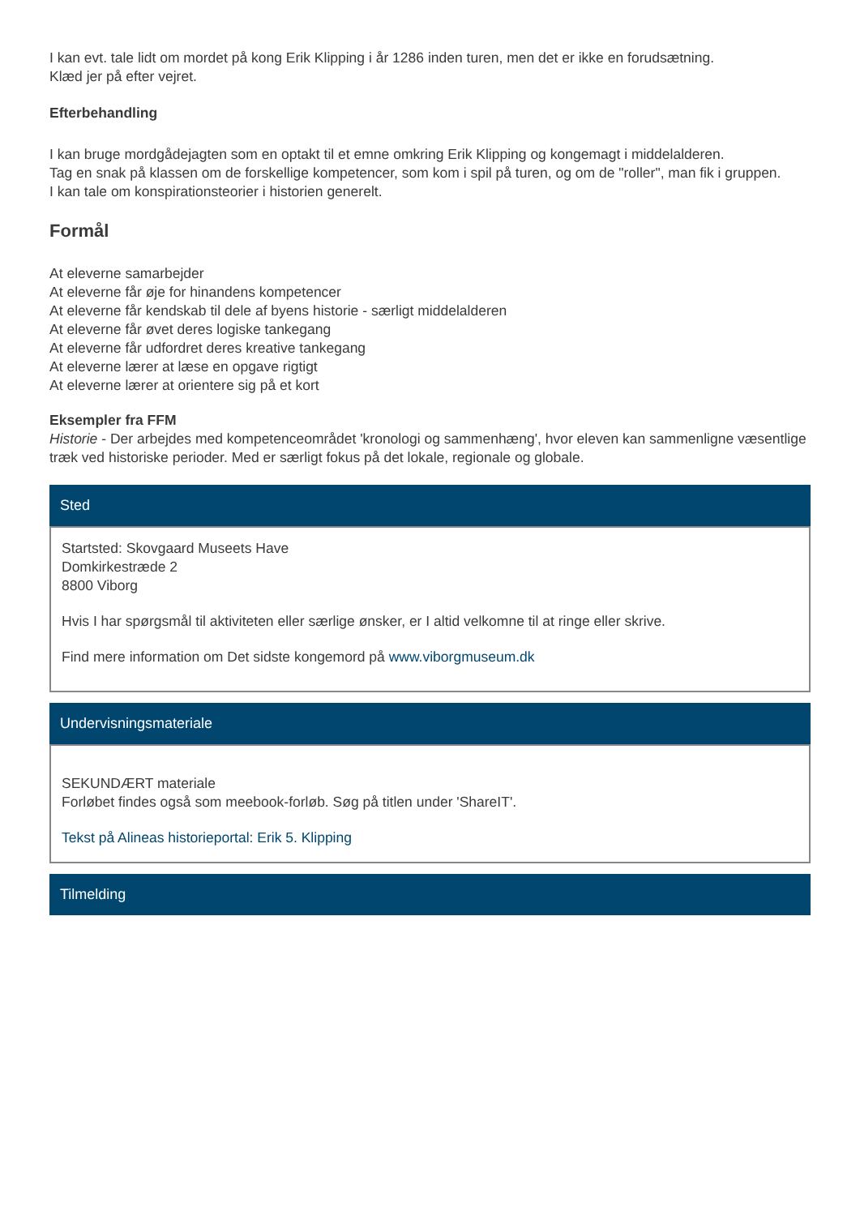I kan evt. tale lidt om mordet på kong Erik Klipping i år 1286 inden turen, men det er ikke en forudsætning.
Klæd jer på efter vejret.
Efterbehandling
I kan bruge mordgådejagten som en optakt til et emne omkring Erik Klipping og kongemagt i middelalderen.
Tag en snak på klassen om de forskellige kompetencer, som kom i spil på turen, og om de "roller", man fik i gruppen.
I kan tale om konspirationsteorier i historien generelt.
Formål
At eleverne samarbejder
At eleverne får øje for hinandens kompetencer
At eleverne får kendskab til dele af byens historie - særligt middelalderen
At eleverne får øvet deres logiske tankegang
At eleverne får udfordret deres kreative tankegang
At eleverne lærer at læse en opgave rigtigt
At eleverne lærer at orientere sig på et kort
Eksempler fra FFM
Historie - Der arbejdes med kompetenceområdet 'kronologi og sammenhæng', hvor eleven kan sammenligne væsentlige træk ved historiske perioder. Med er særligt fokus på det lokale, regionale og globale.
Sted
Startsted: Skovgaard Museets Have
Domkirkestræde 2
8800 Viborg
Hvis I har spørgsmål til aktiviteten eller særlige ønsker, er I altid velkomne til at ringe eller skrive.
Find mere information om Det sidste kongemord på www.viborgmuseum.dk
Undervisningsmateriale
SEKUNDÆRT materiale
Forløbet findes også som meebook-forløb. Søg på titlen under 'ShareIT'.
Tekst på Alineas historieportal: Erik 5. Klipping
Tilmelding